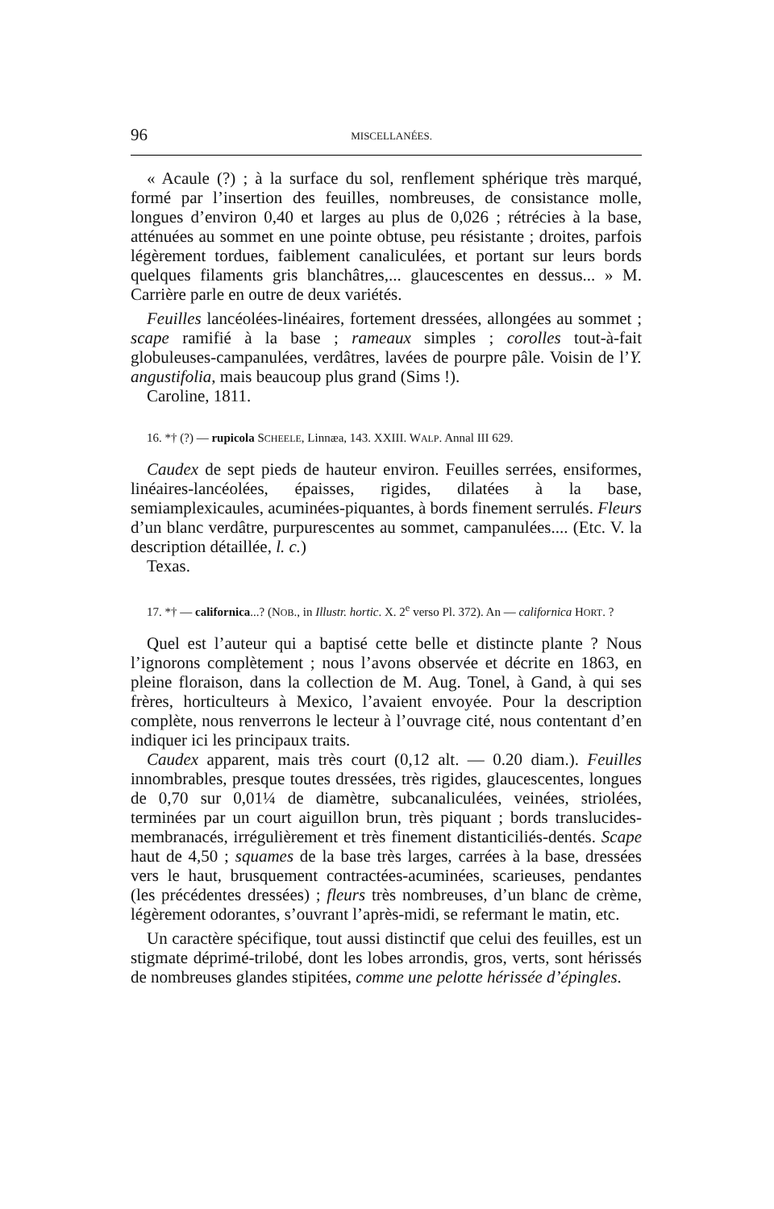96 MISCELLANÉES.
« Acaule (?) ; à la surface du sol, renflement sphérique très marqué, formé par l’insertion des feuilles, nombreuses, de consistance molle, longues d’environ 0,40 et larges au plus de 0,026 ; rétrécies à la base, atténuées au sommet en une pointe obtuse, peu résistante ; droites, parfois légèrement tordues, faiblement canaliculées, et portant sur leurs bords quelques filaments gris blanchâtres,... glaucescentes en dessus... » M. Carrière parle en outre de deux variétés.
Feuilles lancéolées-linéaires, fortement dressées, allongées au sommet ; scape ramifié à la base ; rameaux simples ; corolles tout-à-fait globuleuses-campanulées, verdâtres, lavées de pourpre pâle. Voisin de l’Y. angustifolia, mais beaucoup plus grand (Sims !).
Caroline, 1811.
16. *† (?) — rupicola SCHEELE, Linnæa, 143. XXIII. WALP. Annal III 629.
Caudex de sept pieds de hauteur environ. Feuilles serrées, ensiformes, linéaires-lancéolées, épaisses, rigides, dilatées à la base, semiamplexicaules, acuminées-piquantes, à bords finement serrulés. Fleurs d’un blanc verdâtre, purpurescentes au sommet, campanulées.... (Etc. V. la description détaillée, l. c.)
Texas.
17. *† — californica...? (NOB., in Illustr. hortic. X. 2<sup>e</sup> verso Pl. 372). An — californica HORT. ?
Quel est l’auteur qui a baptisé cette belle et distincte plante ? Nous l’ignorons complètement ; nous l’avons observée et décrite en 1863, en pleine floraison, dans la collection de M. Aug. Tonel, à Gand, à qui ses frères, horticulteurs à Mexico, l’avaient envoyée. Pour la description complète, nous renverrons le lecteur à l’ouvrage cité, nous contentant d’en indiquer ici les principaux traits.
Caudex apparent, mais très court (0,12 alt. — 0.20 diam.). Feuilles innombrables, presque toutes dressées, très rigides, glaucescentes, longues de 0,70 sur 0,01¼ de diamètre, subcanaliculées, veinées, striolées, terminées par un court aiguillon brun, très piquant ; bords translucides-membranacés, irrégulièrement et très finement distanticiliés-dentés. Scape haut de 4,50 ; squames de la base très larges, carrées à la base, dressées vers le haut, brusquement contractées-acuminées, scarieuses, pendantes (les précédentes dressées) ; fleurs très nombreuses, d’un blanc de crème, légèrement odorantes, s’ouvrant l’après-midi, se refermant le matin, etc.
Un caractère spécifique, tout aussi distinctif que celui des feuilles, est un stigmate déprimé-trilobé, dont les lobes arrondis, gros, verts, sont hérissés de nombreuses glandes stipitées, comme une pelotte hérissée d’épingles.